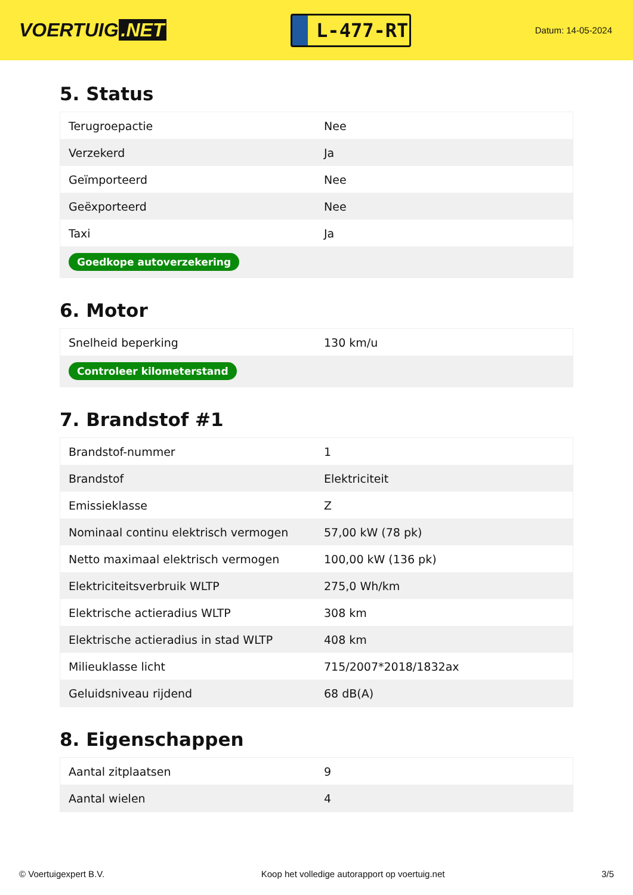VOERTUIG.NET
L-477-RT
Datum: 14-05-2024
5. Status
| Terugroepactie | Nee |
| Verzekerd | Ja |
| Geïmporteerd | Nee |
| Geëxporteerd | Nee |
| Taxi | Ja |
| Goedkope autoverzekering | |
6. Motor
| Snelheid beperking | 130 km/u |
| Controleer kilometerstand | |
7. Brandstof #1
| Brandstof-nummer | 1 |
| Brandstof | Elektriciteit |
| Emissieklasse | Z |
| Nominaal continu elektrisch vermogen | 57,00 kW (78 pk) |
| Netto maximaal elektrisch vermogen | 100,00 kW (136 pk) |
| Elektriciteitsverbruik WLTP | 275,0 Wh/km |
| Elektrische actieradius WLTP | 308 km |
| Elektrische actieradius in stad WLTP | 408 km |
| Milieuklasse licht | 715/2007*2018/1832ax |
| Geluidsniveau rijdend | 68 dB(A) |
8. Eigenschappen
| Aantal zitplaatsen | 9 |
| Aantal wielen | 4 |
© Voertuigexpert B.V. Koop het volledige autorapport op voertuig.net 3/5